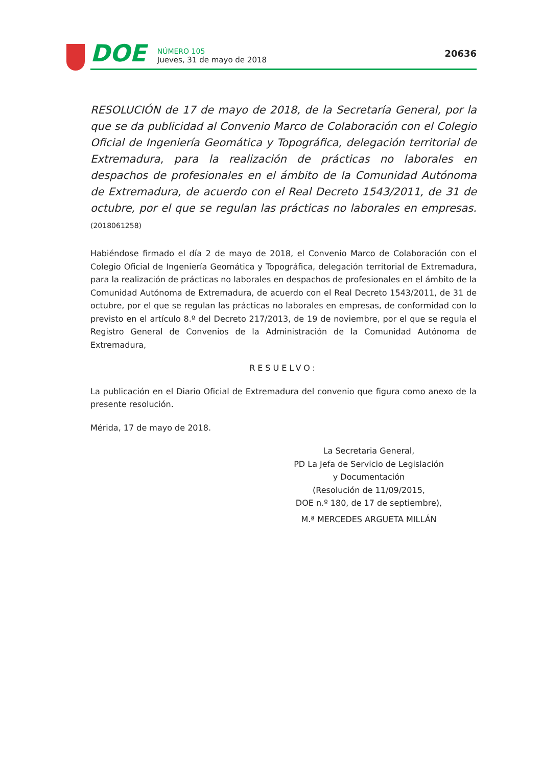DOE
NÚMERO 105
Jueves, 31 de mayo de 2018
20636
RESOLUCIÓN de 17 de mayo de 2018, de la Secretaría General, por la que se da publicidad al Convenio Marco de Colaboración con el Colegio Oficial de Ingeniería Geomática y Topográfica, delegación territorial de Extremadura, para la realización de prácticas no laborales en despachos de profesionales en el ámbito de la Comunidad Autónoma de Extremadura, de acuerdo con el Real Decreto 1543/2011, de 31 de octubre, por el que se regulan las prácticas no laborales en empresas. (2018061258)
Habiéndose firmado el día 2 de mayo de 2018, el Convenio Marco de Colaboración con el Colegio Oficial de Ingeniería Geomática y Topográfica, delegación territorial de Extremadura, para la realización de prácticas no laborales en despachos de profesionales en el ámbito de la Comunidad Autónoma de Extremadura, de acuerdo con el Real Decreto 1543/2011, de 31 de octubre, por el que se regulan las prácticas no laborales en empresas, de conformidad con lo previsto en el artículo 8.º del Decreto 217/2013, de 19 de noviembre, por el que se regula el Registro General de Convenios de la Administración de la Comunidad Autónoma de Extremadura,
RESUELVO:
La publicación en el Diario Oficial de Extremadura del convenio que figura como anexo de la presente resolución.
Mérida, 17 de mayo de 2018.
La Secretaria General,
PD La Jefa de Servicio de Legislación
y Documentación
(Resolución de 11/09/2015,
DOE n.º 180, de 17 de septiembre),
M.ª MERCEDES ARGUETA MILLÁN